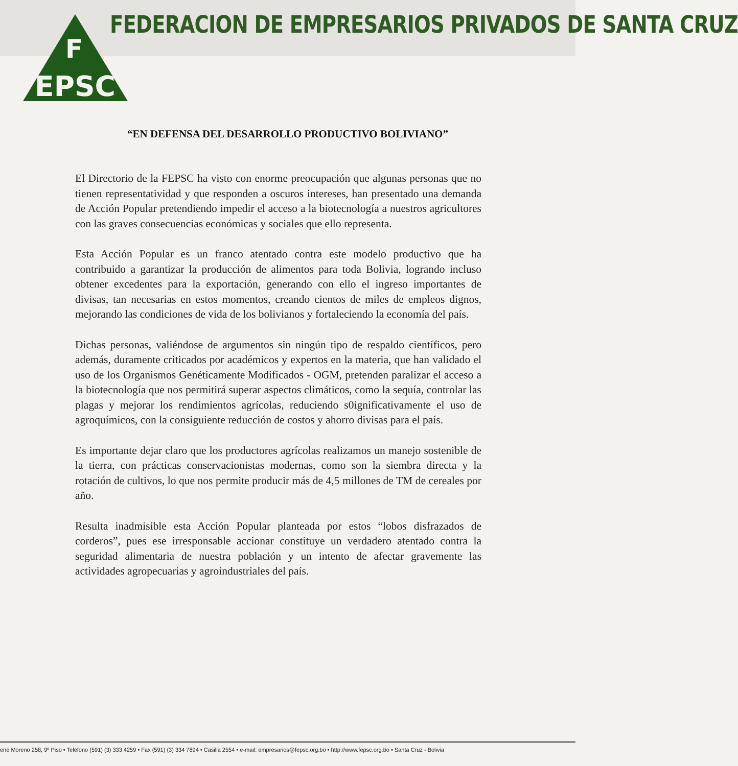EPSC
F
FEDERACION DE EMPRESARIOS PRIVADOS DE SANTA CRUZ
“EN DEFENSA DEL DESARROLLO PRODUCTIVO BOLIVIANO”
El Directorio de la FEPSC ha visto con enorme preocupación que algunas personas que no tienen representatividad y que responden a oscuros intereses, han presentado una demanda de Acción Popular pretendiendo impedir el acceso a la biotecnología a nuestros agricultores con las graves consecuencias económicas y sociales que ello representa.
Esta Acción Popular es un franco atentado contra este modelo productivo que ha contribuido a garantizar la producción de alimentos para toda Bolivia, logrando incluso obtener excedentes para la exportación, generando con ello el ingreso importantes de divisas, tan necesarias en estos momentos, creando cientos de miles de empleos dignos, mejorando las condiciones de vida de los bolivianos y fortaleciendo la economía del país.
Dichas personas, valiéndose de argumentos sin ningún tipo de respaldo científicos, pero además, duramente criticados por académicos y expertos en la materia, que han validado el uso de los Organismos Genéticamente Modificados - OGM, pretenden paralizar el acceso a la biotecnología que nos permitirá superar aspectos climáticos, como la sequía, controlar las plagas y mejorar los rendimientos agrícolas, reduciendo s0ignificativamente el uso de agroquímicos, con la consiguiente reducción de costos y ahorro divisas para el país.
Es importante dejar claro que los productores agrícolas realizamos un manejo sostenible de la tierra, con prácticas conservacionistas modernas, como son la siembra directa y la rotación de cultivos, lo que nos permite producir más de 4,5 millones de TM de cereales por año.
Resulta inadmisible esta Acción Popular planteada por estos “lobos disfrazados de corderos”, pues ese irresponsable accionar constituye un verdadero atentado contra la seguridad alimentaria de nuestra población y un intento de afectar gravemente las actividades agropecuarias y agroindustriales del país.
ené Moreno 258, 9º Piso • Teléfono (591) (3) 333 4259 • Fax (591) (3) 334 7894 • Casilla 2554 • e-mail: empresarios@fepsc.org.bo • http://www.fepsc.org.bo • Santa Cruz - Bolivia